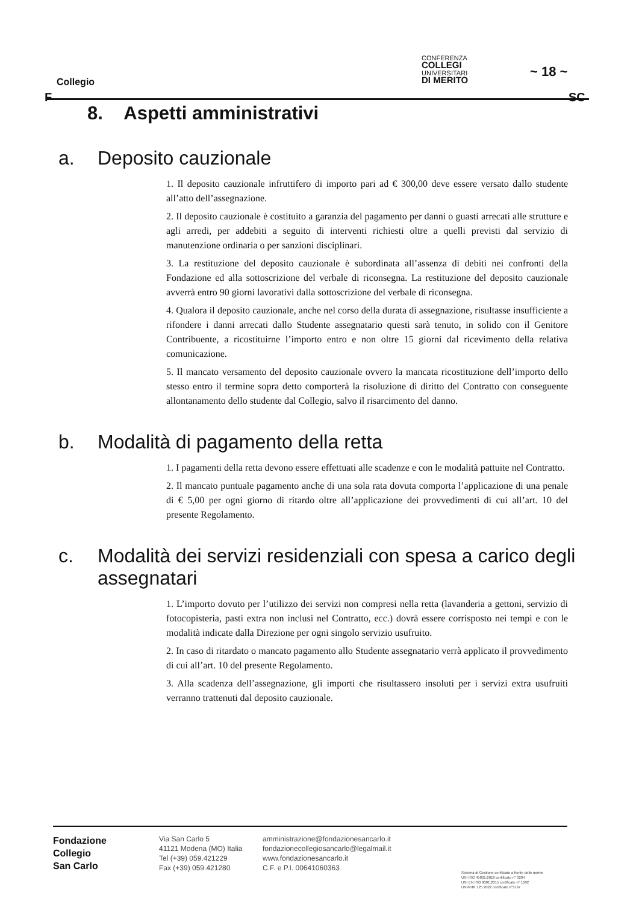Collegio
CONFERENZA
COLLEGI
UNIVERSITARI
DI MERITO
~ 18 ~
F SC
8. Aspetti amministrativi
a. Deposito cauzionale
1. Il deposito cauzionale infruttifero di importo pari ad € 300,00 deve essere versato dallo studente all’atto dell’assegnazione.
2. Il deposito cauzionale è costituito a garanzia del pagamento per danni o guasti arrecati alle strutture e agli arredi, per addebiti a seguito di interventi richiesti oltre a quelli previsti dal servizio di manutenzione ordinaria o per sanzioni disciplinari.
3. La restituzione del deposito cauzionale è subordinata all’assenza di debiti nei confronti della Fondazione ed alla sottoscrizione del verbale di riconsegna. La restituzione del deposito cauzionale avverrà entro 90 giorni lavorativi dalla sottoscrizione del verbale di riconsegna.
4. Qualora il deposito cauzionale, anche nel corso della durata di assegnazione, risultasse insufficiente a rifondere i danni arrecati dallo Studente assegnatario questi sarà tenuto, in solido con il Genitore Contribuente, a ricostituirne l’importo entro e non oltre 15 giorni dal ricevimento della relativa comunicazione.
5. Il mancato versamento del deposito cauzionale ovvero la mancata ricostituzione dell’importo dello stesso entro il termine sopra detto comporterà la risoluzione di diritto del Contratto con conseguente allontanamento dello studente dal Collegio, salvo il risarcimento del danno.
b. Modalità di pagamento della retta
1. I pagamenti della retta devono essere effettuati alle scadenze e con le modalità pattuite nel Contratto.
2. Il mancato puntuale pagamento anche di una sola rata dovuta comporta l’applicazione di una penale di € 5,00 per ogni giorno di ritardo oltre all’applicazione dei provvedimenti di cui all’art. 10 del presente Regolamento.
c. Modalità dei servizi residenziali con spesa a carico degli assegnatari
1. L’importo dovuto per l’utilizzo dei servizi non compresi nella retta (lavanderia a gettoni, servizio di fotocopisteria, pasti extra non inclusi nel Contratto, ecc.) dovrà essere corrisposto nei tempi e con le modalità indicate dalla Direzione per ogni singolo servizio usufruito.
2. In caso di ritardato o mancato pagamento allo Studente assegnatario verrà applicato il provvedimento di cui all’art. 10 del presente Regolamento.
3. Alla scadenza dell’assegnazione, gli importi che risultassero insoluti per i servizi extra usufruiti verranno trattenuti dal deposito cauzionale.
Fondazione
Collegio
San Carlo
Via San Carlo 5
41121 Modena (MO) Italia
Tel (+39) 059.421229
Fax (+39) 059.421280
amministrazione@fondazionesancarlo.it
fondazionecollegiosancarlo@legalmail.it
www.fondazionesancarlo.it
C.F. e P.I. 00641060363
Sistema di Gestione certificato a fronte delle norme
UNI ISO 45001:2018 certificato n° 3204
UNI EN ISO 9001:2015 certificato n° 1692
UNI/PdR 125:2022 certificato n°3197